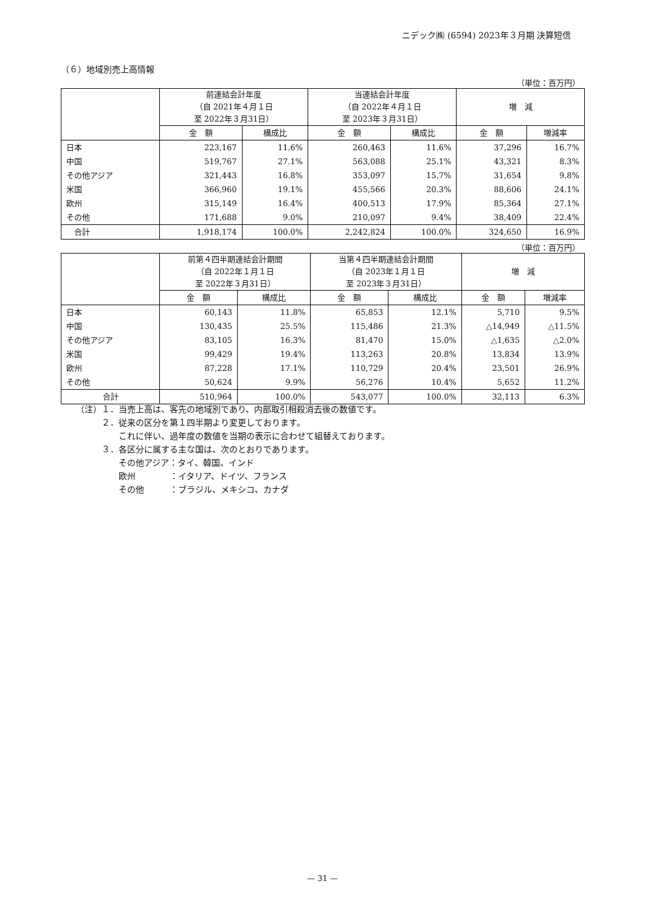ニデック㈱ (6594) 2023年３月期 決算短信
（６）地域別売上高情報
（単位：百万円）
| | 前連結会計年度 （自 2021年４月１日 至 2022年３月31日） | | 当連結会計年度 （自 2022年４月１日 至 2023年３月31日） | | 増 減 | |
| --- | --- | --- | --- | --- | --- | --- |
| | 金 額 | 構成比 | 金 額 | 構成比 | 金 額 | 増減率 |
| 日本 | 223,167 | 11.6% | 260,463 | 11.6% | 37,296 | 16.7% |
| 中国 | 519,767 | 27.1% | 563,088 | 25.1% | 43,321 | 8.3% |
| その他アジア | 321,443 | 16.8% | 353,097 | 15.7% | 31,654 | 9.8% |
| 米国 | 366,960 | 19.1% | 455,566 | 20.3% | 88,606 | 24.1% |
| 欧州 | 315,149 | 16.4% | 400,513 | 17.9% | 85,364 | 27.1% |
| その他 | 171,688 | 9.0% | 210,097 | 9.4% | 38,409 | 22.4% |
| 合計 | 1,918,174 | 100.0% | 2,242,824 | 100.0% | 324,650 | 16.9% |
（単位：百万円）
| | 前第４四半期連結会計期間 （自 2022年１月１日 至 2022年３月31日） | | 当第４四半期連結会計期間 （自 2023年１月１日 至 2023年３月31日） | | 増 減 | |
| --- | --- | --- | --- | --- | --- | --- |
| | 金 額 | 構成比 | 金 額 | 構成比 | 金 額 | 増減率 |
| 日本 | 60,143 | 11.8% | 65,853 | 12.1% | 5,710 | 9.5% |
| 中国 | 130,435 | 25.5% | 115,486 | 21.3% | △14,949 | △11.5% |
| その他アジア | 83,105 | 16.3% | 81,470 | 15.0% | △1,635 | △2.0% |
| 米国 | 99,429 | 19.4% | 113,263 | 20.8% | 13,834 | 13.9% |
| 欧州 | 87,228 | 17.1% | 110,729 | 20.4% | 23,501 | 26.9% |
| その他 | 50,624 | 9.9% | 56,276 | 10.4% | 5,652 | 11.2% |
| 合計 | 510,964 | 100.0% | 543,077 | 100.0% | 32,113 | 6.3% |
（注）１．当売上高は、客先の地域別であり、内部取引相殺消去後の数値です。
　　　２．従来の区分を第１四半期より変更しております。
　　　　　これに伴い、過年度の数値を当期の表示に合わせて組替えております。
　　　３．各区分に属する主な国は、次のとおりであります。
　　　　　その他アジア：タイ、韓国、インド
　　　　　欧州　　　　：イタリア、ドイツ、フランス
　　　　　その他　　　：ブラジル、メキシコ、カナダ
— 31 —